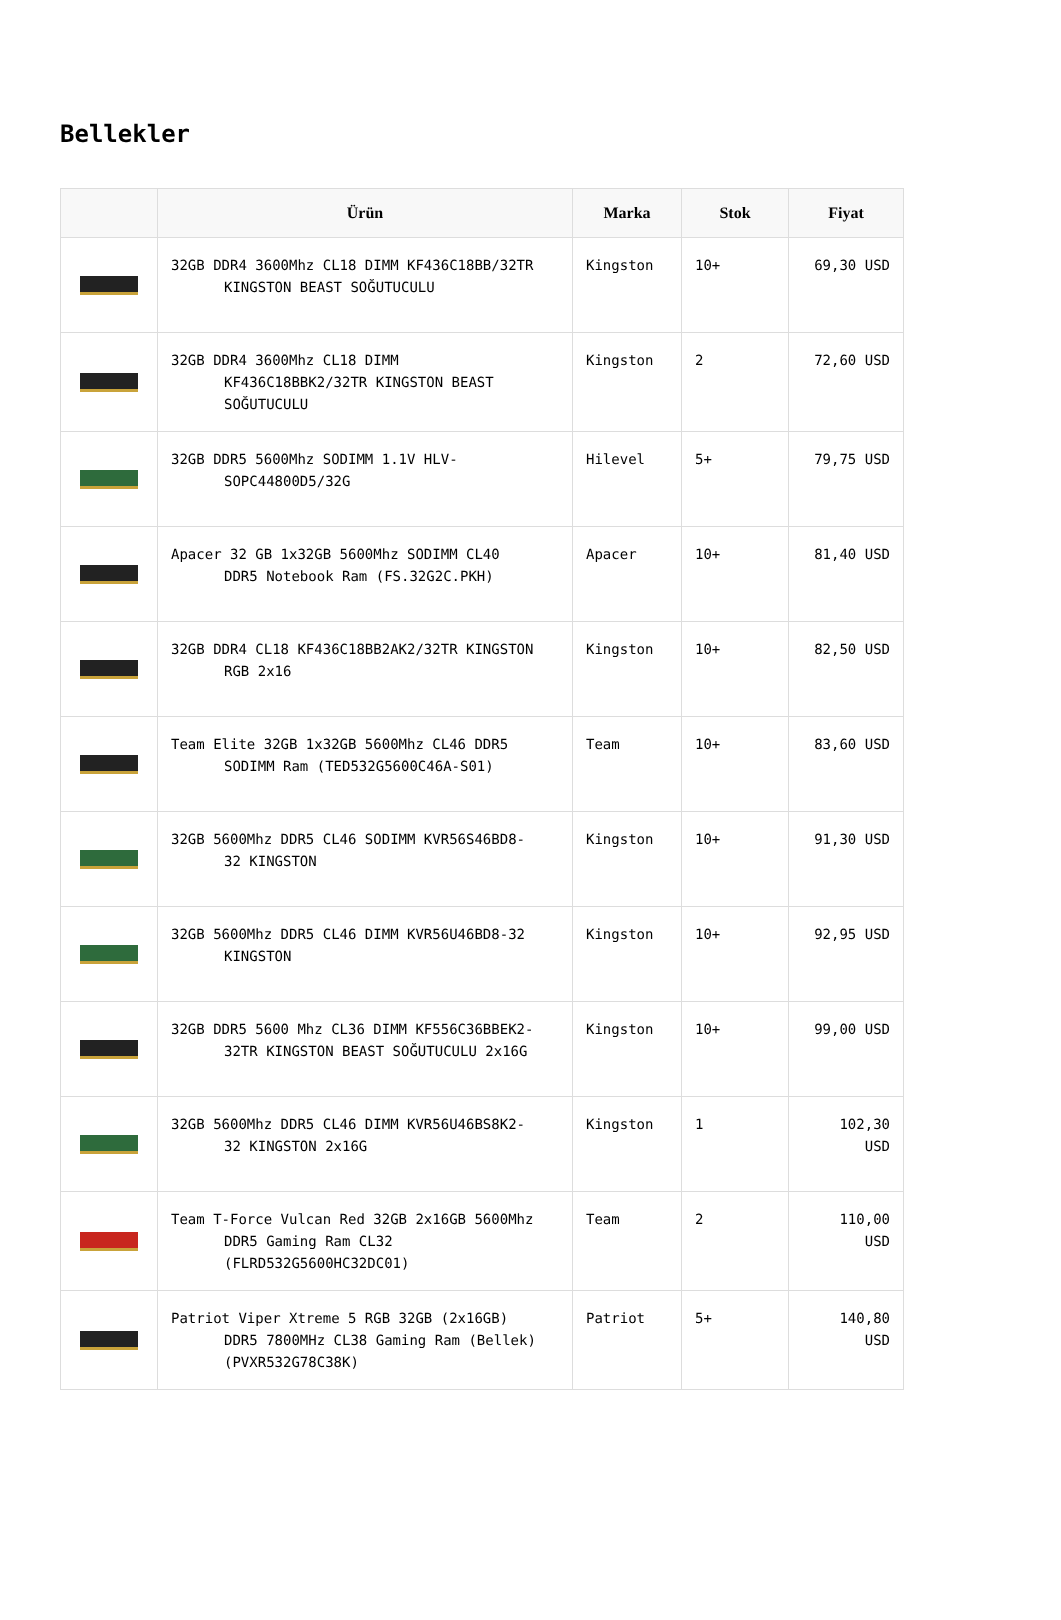Bellekler
| | Ürün | Marka | Stok | Fiyat |
| --- | --- | --- | --- | --- |
| | 32GB DDR4 3600Mhz CL18 DIMM KF436C18BB/32TR KINGSTON BEAST SOĞUTUCULU | Kingston | 10+ | 69,30 USD |
| | 32GB DDR4 3600Mhz CL18 DIMM KF436C18BBK2/32TR KINGSTON BEAST SOĞUTUCULU | Kingston | 2 | 72,60 USD |
| | 32GB DDR5 5600Mhz SODIMM 1.1V HLV- SOPC44800D5/32G | Hilevel | 5+ | 79,75 USD |
| | Apacer 32 GB 1x32GB 5600Mhz SODIMM CL40 DDR5 Notebook Ram (FS.32G2C.PKH) | Apacer | 10+ | 81,40 USD |
| | 32GB DDR4 CL18 KF436C18BB2AK2/32TR KINGSTON RGB 2x16 | Kingston | 10+ | 82,50 USD |
| | Team Elite 32GB 1x32GB 5600Mhz CL46 DDR5 SODIMM Ram (TED532G5600C46A-S01) | Team | 10+ | 83,60 USD |
| | 32GB 5600Mhz DDR5 CL46 SODIMM KVR56S46BD8- 32 KINGSTON | Kingston | 10+ | 91,30 USD |
| | 32GB 5600Mhz DDR5 CL46 DIMM KVR56U46BD8-32 KINGSTON | Kingston | 10+ | 92,95 USD |
| | 32GB DDR5 5600 Mhz CL36 DIMM KF556C36BBEK2- 32TR KINGSTON BEAST SOĞUTUCULU 2x16G | Kingston | 10+ | 99,00 USD |
| | 32GB 5600Mhz DDR5 CL46 DIMM KVR56U46BS8K2- 32 KINGSTON 2x16G | Kingston | 1 | 102,30 USD |
| | Team T-Force Vulcan Red 32GB 2x16GB 5600Mhz DDR5 Gaming Ram CL32 (FLRD532G5600HC32DC01) | Team | 2 | 110,00 USD |
| | Patriot Viper Xtreme 5 RGB 32GB (2x16GB) DDR5 7800MHz CL38 Gaming Ram (Bellek) (PVXR532G78C38K) | Patriot | 5+ | 140,80 USD |